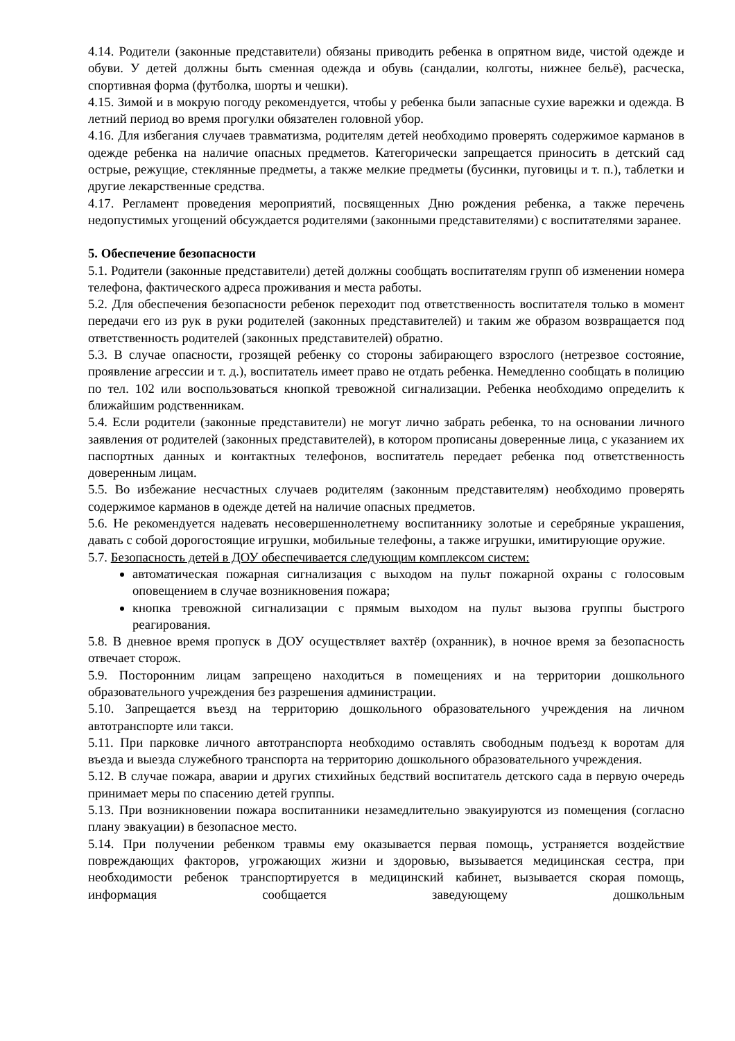4.14. Родители (законные представители) обязаны приводить ребенка в опрятном виде, чистой одежде и обуви. У детей должны быть сменная одежда и обувь (сандалии, колготы, нижнее бельё), расческа, спортивная форма (футболка, шорты и чешки).
4.15. Зимой и в мокрую погоду рекомендуется, чтобы у ребенка были запасные сухие варежки и одежда. В летний период во время прогулки обязателен головной убор.
4.16. Для избегания случаев травматизма, родителям детей необходимо проверять содержимое карманов в одежде ребенка на наличие опасных предметов. Категорически запрещается приносить в детский сад острые, режущие, стеклянные предметы, а также мелкие предметы (бусинки, пуговицы и т. п.), таблетки и другие лекарственные средства.
4.17. Регламент проведения мероприятий, посвященных Дню рождения ребенка, а также перечень недопустимых угощений обсуждается родителями (законными представителями) с воспитателями заранее.
5. Обеспечение безопасности
5.1. Родители (законные представители) детей должны сообщать воспитателям групп об изменении номера телефона, фактического адреса проживания и места работы.
5.2. Для обеспечения безопасности ребенок переходит под ответственность воспитателя только в момент передачи его из рук в руки родителей (законных представителей) и таким же образом возвращается под ответственность родителей (законных представителей) обратно.
5.3. В случае опасности, грозящей ребенку со стороны забирающего взрослого (нетрезвое состояние, проявление агрессии и т. д.), воспитатель имеет право не отдать ребенка. Немедленно сообщать в полицию по тел. 102 или воспользоваться кнопкой тревожной сигнализации. Ребенка необходимо определить к ближайшим родственникам.
5.4. Если родители (законные представители) не могут лично забрать ребенка, то на основании личного заявления от родителей (законных представителей), в котором прописаны доверенные лица, с указанием их паспортных данных и контактных телефонов, воспитатель передает ребенка под ответственность доверенным лицам.
5.5. Во избежание несчастных случаев родителям (законным представителям) необходимо проверять содержимое карманов в одежде детей на наличие опасных предметов.
5.6. Не рекомендуется надевать несовершеннолетнему воспитаннику золотые и серебряные украшения, давать с собой дорогостоящие игрушки, мобильные телефоны, а также игрушки, имитирующие оружие.
5.7. Безопасность детей в ДОУ обеспечивается следующим комплексом систем:
автоматическая пожарная сигнализация с выходом на пульт пожарной охраны с голосовым оповещением в случае возникновения пожара;
кнопка тревожной сигнализации с прямым выходом на пульт вызова группы быстрого реагирования.
5.8. В дневное время пропуск в ДОУ осуществляет вахтёр (охранник), в ночное время за безопасность отвечает сторож.
5.9. Посторонним лицам запрещено находиться в помещениях и на территории дошкольного образовательного учреждения без разрешения администрации.
5.10. Запрещается въезд на территорию дошкольного образовательного учреждения на личном автотранспорте или такси.
5.11. При парковке личного автотранспорта необходимо оставлять свободным подъезд к воротам для въезда и выезда служебного транспорта на территорию дошкольного образовательного учреждения.
5.12. В случае пожара, аварии и других стихийных бедствий воспитатель детского сада в первую очередь принимает меры по спасению детей группы.
5.13. При возникновении пожара воспитанники незамедлительно эвакуируются из помещения (согласно плану эвакуации) в безопасное место.
5.14. При получении ребенком травмы ему оказывается первая помощь, устраняется воздействие повреждающих факторов, угрожающих жизни и здоровью, вызывается медицинская сестра, при необходимости ребенок транспортируется в медицинский кабинет, вызывается скорая помощь, информация сообщается заведующему дошкольным